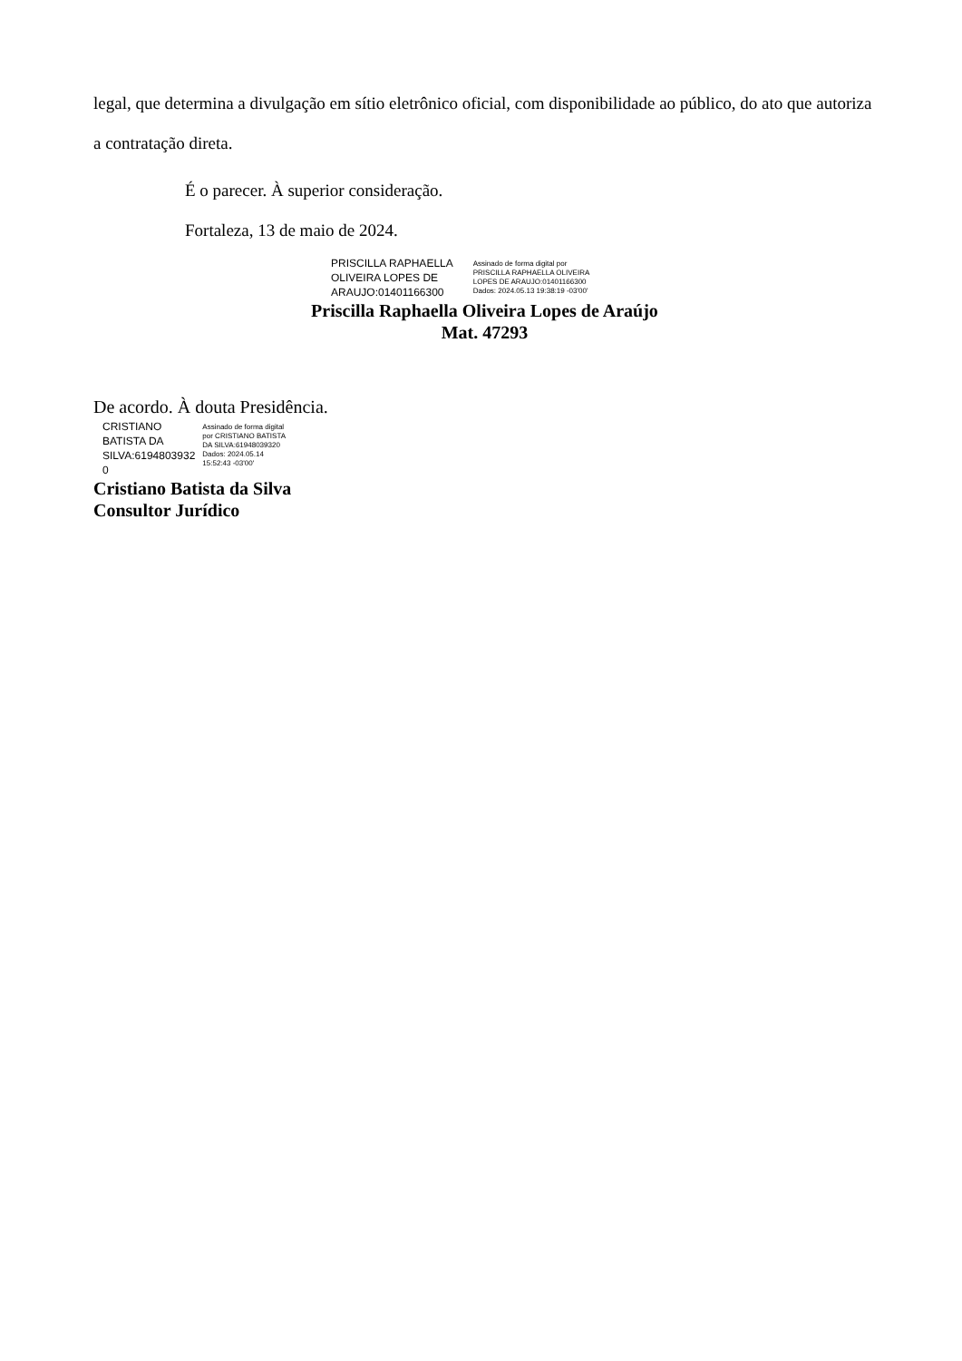legal, que determina a divulgação em sítio eletrônico oficial, com disponibilidade ao público, do ato que autoriza a contratação direta.
É o parecer. À superior consideração.
Fortaleza, 13 de maio de 2024.
PRISCILLA RAPHAELLA
OLIVEIRA LOPES DE
ARAUJO:01401166300
Assinado de forma digital por
PRISCILLA RAPHAELLA OLIVEIRA
LOPES DE ARAUJO:01401166300
Dados: 2024.05.13 19:38:19 -03'00'
Priscilla Raphaella Oliveira Lopes de Araújo
Mat. 47293
De acordo. À douta Presidência.
CRISTIANO
BATISTA DA
SILVA:6194803932
0
Assinado de forma digital
por CRISTIANO BATISTA
DA SILVA:61948039320
Dados: 2024.05.14
15:52:43 -03'00'
Cristiano Batista da Silva
Consultor Jurídico